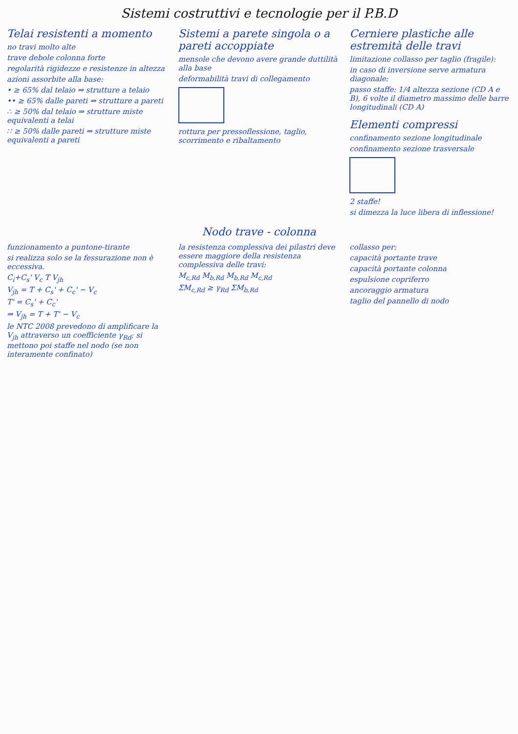Sistemi costruttivi e tecnologie per il P.B.D
Telai resistenti a momento
no travi molto alte
trave debole colonna forte
regolarità rigidezze e resistenze in altezza
azioni assorbite alla base:
• ≥ 65% dal telaio ⇒ strutture a telaio
•• ≥ 65% dalle pareti ⇒ strutture a pareti
∴ ≥ 50% dal telaio ⇒ strutture miste equivalenti a telai
∷ ≥ 50% dalle pareti ⇒ strutture miste equivalenti a pareti
Sistemi a parete singola o a pareti accoppiate
mensole che devono avere grande duttilità alla base
deformabilità travi di collegamento
rottura per pressoflessione, taglio, scorrimento e ribaltamento
Cerniere plastiche alle estremità delle travi
limitazione collasso per taglio (fragile):
in caso di inversione serve armatura diagonale:
passo staffe: 1/4 altezza sezione (CD A e B), 6 volte il diametro massimo delle barre longitudinali (CD A)
Elementi compressi
confinamento sezione longitudinale
confinamento sezione trasversale
2 staffe!
si dimezza la luce libera di inflessione!
Nodo trave - colonna
funzionamento a puntone-tirante
si realizza solo se la fessurazione non è eccessiva.
C<sub>i</sub>+C<sub>s</sub>' V<sub>c</sub> T V<sub>jh</sub>
V<sub>jh</sub> = T + C<sub>s</sub>' + C<sub>c</sub>' − V<sub>c</sub>
T' = C<sub>s</sub>' + C<sub>c</sub>'
⇒ V<sub>jh</sub> = T + T' − V<sub>c</sub>
le NTC 2008 prevedono di amplificare la V<sub>jh</sub> attraverso un coefficiente γ<sub>Rd</sub>; si mettono poi staffe nel nodo (se non interamente confinato)
la resistenza complessiva dei pilastri deve essere maggiore della resistenza complessiva delle travi:
M<sub>c,Rd</sub> M<sub>b,Rd</sub> M<sub>b,Rd</sub> M<sub>c,Rd</sub>
ΣM<sub>c,Rd</sub> ≥ γ<sub>Rd</sub> ΣM<sub>b,Rd</sub>
collasso per:
capacità portante trave
capacità portante colonna
espulsione copriferro
ancoraggio armatura
taglio del pannello di nodo